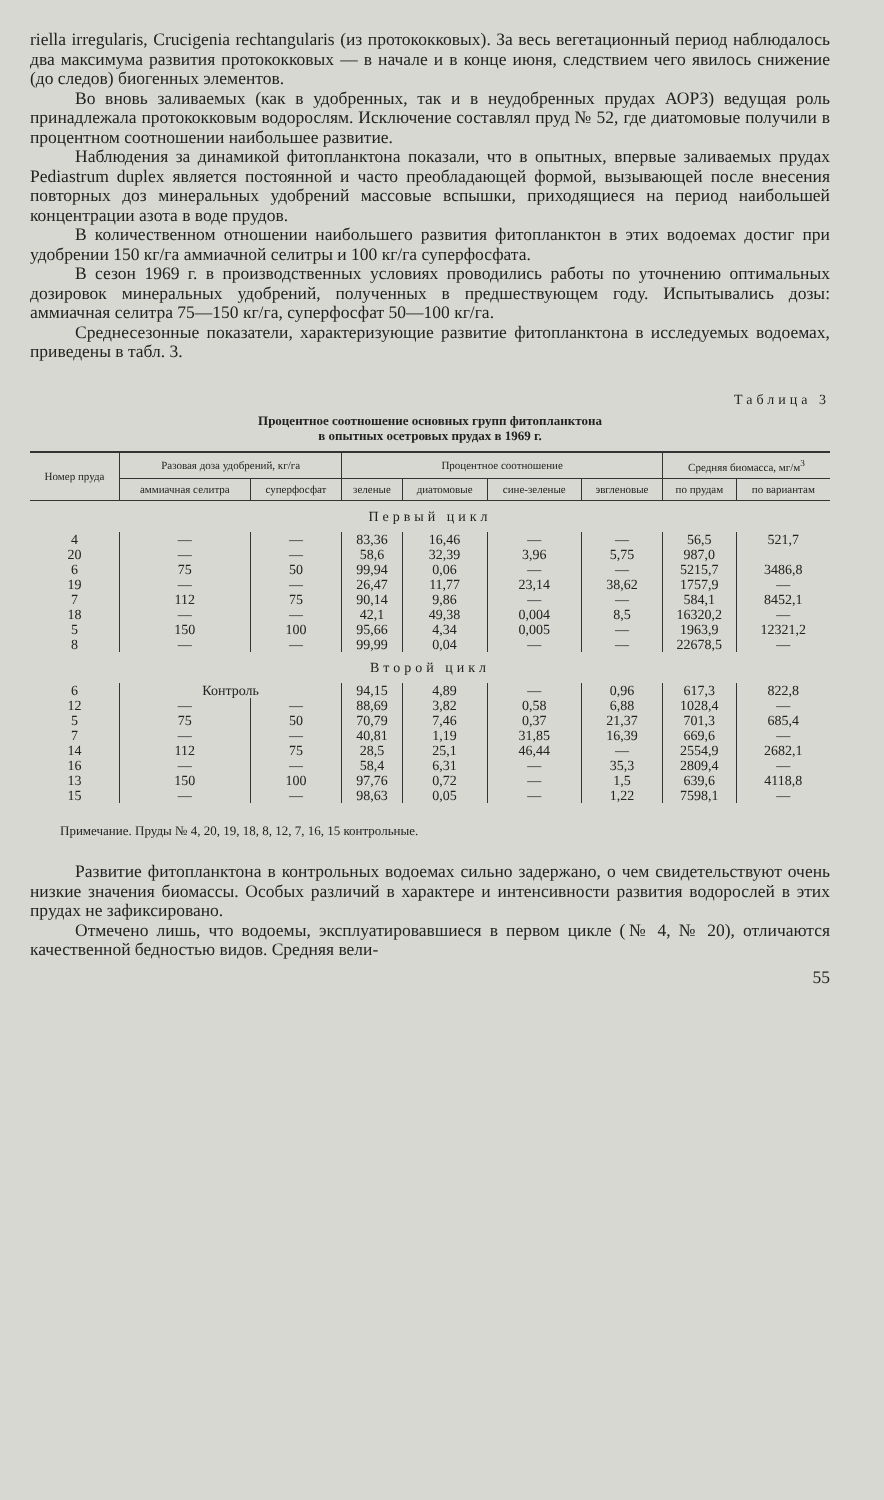riella irregularis, Crucigenia rechtangularis (из протококковых). За весь вегетационный период наблюдалось два максимума развития протококковых — в начале и в конце июня, следствием чего явилось снижение (до следов) биогенных элементов.
Во вновь заливаемых (как в удобренных, так и в неудобренных прудах АОРЗ) ведущая роль принадлежала протококковым водорослям. Исключение составлял пруд № 52, где диатомовые получили в процентном соотношении наибольшее развитие.
Наблюдения за динамикой фитопланктона показали, что в опытных, впервые заливаемых прудах Pediastrum duplex является постоянной и часто преобладающей формой, вызывающей после внесения повторных доз минеральных удобрений массовые вспышки, приходящиеся на период наибольшей концентрации азота в воде прудов.
В количественном отношении наибольшего развития фитопланктон в этих водоемах достиг при удобрении 150 кг/га аммиачной селитры и 100 кг/га суперфосфата.
В сезон 1969 г. в производственных условиях проводились работы по уточнению оптимальных дозировок минеральных удобрений, полученных в предшествующем году. Испытывались дозы: аммиачная селитра 75—150 кг/га, суперфосфат 50—100 кг/га.
Среднесезонные показатели, характеризующие развитие фитопланктона в исследуемых водоемах, приведены в табл. 3.
Таблица 3
Процентное соотношение основных групп фитопланктона
в опытных осетровых прудах в 1969 г.
| Номер пруда | Разовая доза удобрений, кг/га | | Процентное соотношение | | | | Средняя биомасса, мг/м<sup>3</sup> | |
| --- | --- | --- | --- | --- | --- | --- | --- | --- |
| | аммиачная селитра | суперфосфат | зеленые | диатомовые | сине-зеленые | эвгленовые | по прудам | по вариантам |
| Первый цикл | | | | | | | | |
| 4 | — | — | 83,36 | 16,46 | — | — | 56,5 | 521,7 |
| 20 | — | — | 58,6 | 32,39 | 3,96 | 5,75 | 987,0 | |
| 6 | 75 | 50 | 99,94 | 0,06 | — | — | 5215,7 | 3486,8 |
| 19 | — | — | 26,47 | 11,77 | 23,14 | 38,62 | 1757,9 | — |
| 7 | 112 | 75 | 90,14 | 9,86 | — | — | 584,1 | 8452,1 |
| 18 | — | — | 42,1 | 49,38 | 0,004 | 8,5 | 16320,2 | — |
| 5 | 150 | 100 | 95,66 | 4,34 | 0,005 | — | 1963,9 | 12321,2 |
| 8 | — | — | 99,99 | 0,04 | — | — | 22678,5 | — |
| Второй цикл | | | | | | | | |
| 6 | Контроль | | 94,15 | 4,89 | — | 0,96 | 617,3 | 822,8 |
| 12 | — | — | 88,69 | 3,82 | 0,58 | 6,88 | 1028,4 | — |
| 5 | 75 | 50 | 70,79 | 7,46 | 0,37 | 21,37 | 701,3 | 685,4 |
| 7 | — | — | 40,81 | 1,19 | 31,85 | 16,39 | 669,6 | — |
| 14 | 112 | 75 | 28,5 | 25,1 | 46,44 | — | 2554,9 | 2682,1 |
| 16 | — | — | 58,4 | 6,31 | — | 35,3 | 2809,4 | — |
| 13 | 150 | 100 | 97,76 | 0,72 | — | 1,5 | 639,6 | 4118,8 |
| 15 | — | — | 98,63 | 0,05 | — | 1,22 | 7598,1 | — |
Примечание. Пруды № 4, 20, 19, 18, 8, 12, 7, 16, 15 контрольные.
Развитие фитопланктона в контрольных водоемах сильно задержано, о чем свидетельствуют очень низкие значения биомассы. Особых различий в характере и интенсивности развития водорослей в этих прудах не зафиксировано.
Отмечено лишь, что водоемы, эксплуатировавшиеся в первом цикле (№ 4, № 20), отличаются качественной бедностью видов. Средняя вели-
55